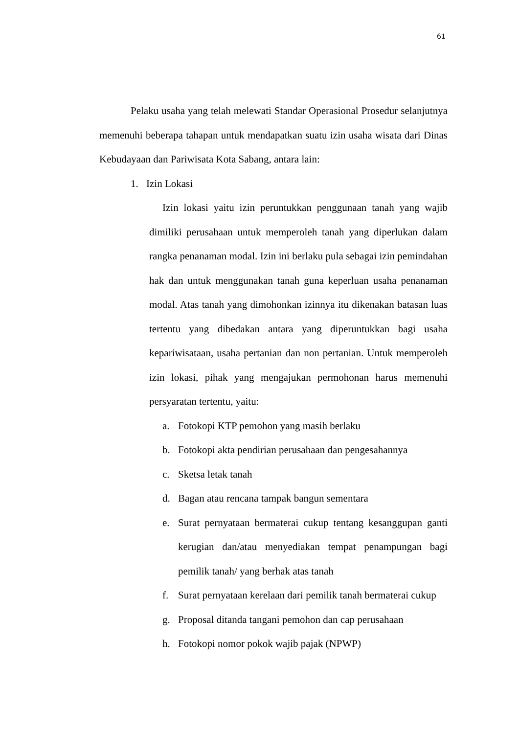61
Pelaku usaha yang telah melewati Standar Operasional Prosedur selanjutnya memenuhi beberapa tahapan untuk mendapatkan suatu izin usaha wisata dari Dinas Kebudayaan dan Pariwisata Kota Sabang, antara lain:
1. Izin Lokasi
Izin lokasi yaitu izin peruntukkan penggunaan tanah yang wajib dimiliki perusahaan untuk memperoleh tanah yang diperlukan dalam rangka penanaman modal. Izin ini berlaku pula sebagai izin pemindahan hak dan untuk menggunakan tanah guna keperluan usaha penanaman modal. Atas tanah yang dimohonkan izinnya itu dikenakan batasan luas tertentu yang dibedakan antara yang diperuntukkan bagi usaha kepariwisataan, usaha pertanian dan non pertanian. Untuk memperoleh izin lokasi, pihak yang mengajukan permohonan harus memenuhi persyaratan tertentu, yaitu:
a. Fotokopi KTP pemohon yang masih berlaku
b. Fotokopi akta pendirian perusahaan dan pengesahannya
c. Sketsa letak tanah
d. Bagan atau rencana tampak bangun sementara
e. Surat pernyataan bermaterai cukup tentang kesanggupan ganti kerugian dan/atau menyediakan tempat penampungan bagi pemilik tanah/ yang berhak atas tanah
f. Surat pernyataan kerelaan dari pemilik tanah bermaterai cukup
g. Proposal ditanda tangani pemohon dan cap perusahaan
h. Fotokopi nomor pokok wajib pajak (NPWP)